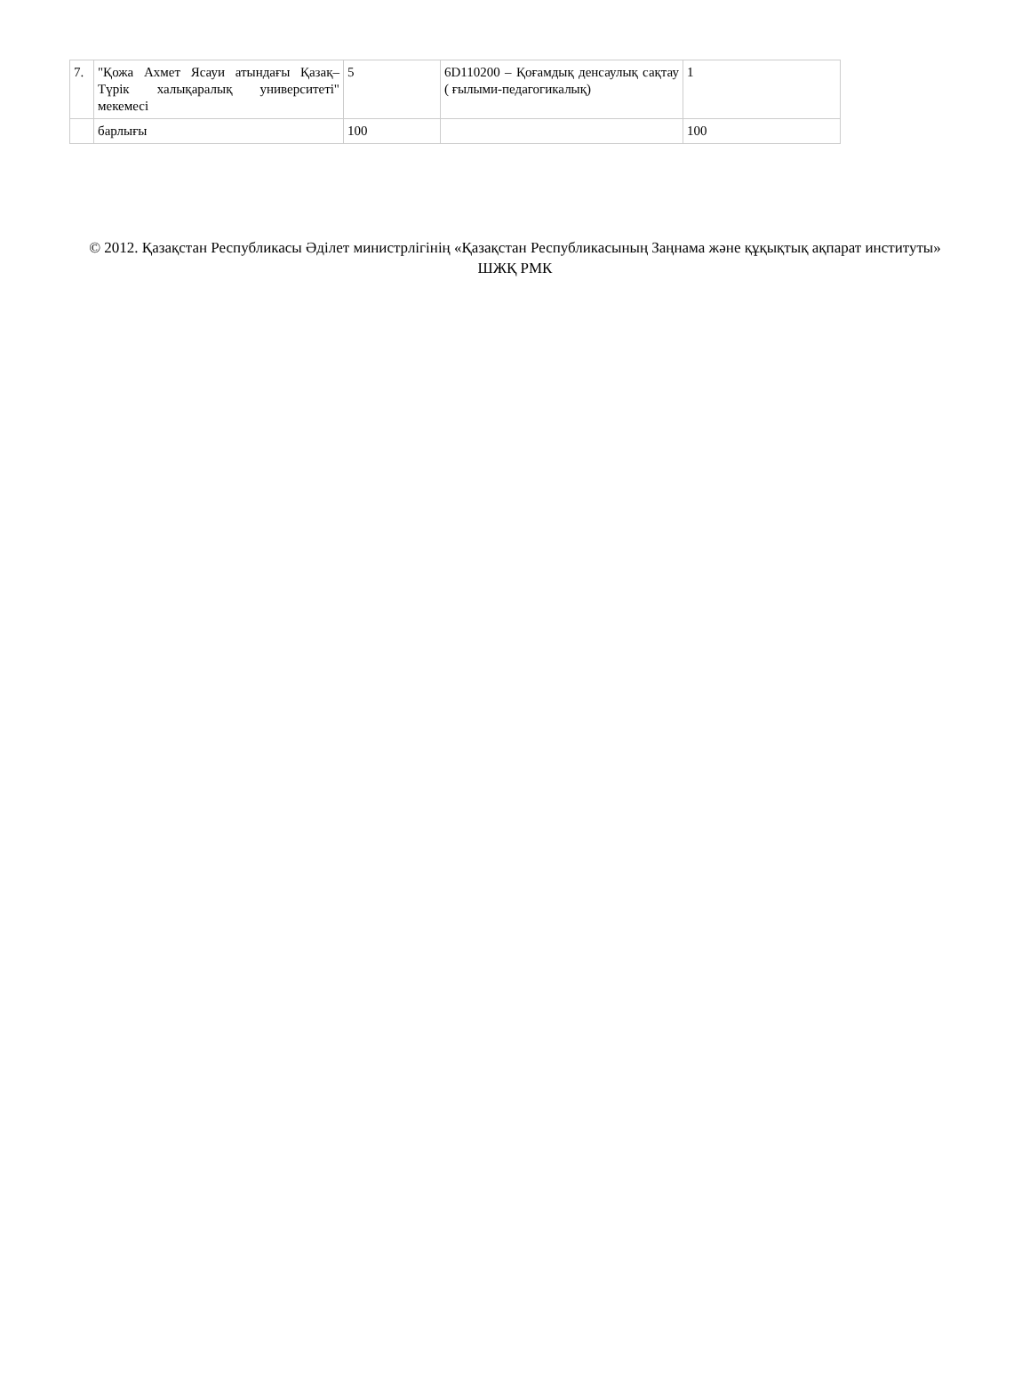| 7. | "Қожа Ахмет Ясауи атындағы Қазақ–Түрік халықаралық университеті" мекемесі | 5 | 6D110200 – Қоғамдық денсаулық сақтау ( ғылыми-педагогикалық) | 1 |
| | барлығы | 100 | | 100 |
© 2012. Қазақстан Республикасы Әділет министрлігінің «Қазақстан Республикасының Заңнама және құқықтық ақпарат институты» ШЖҚ РМК